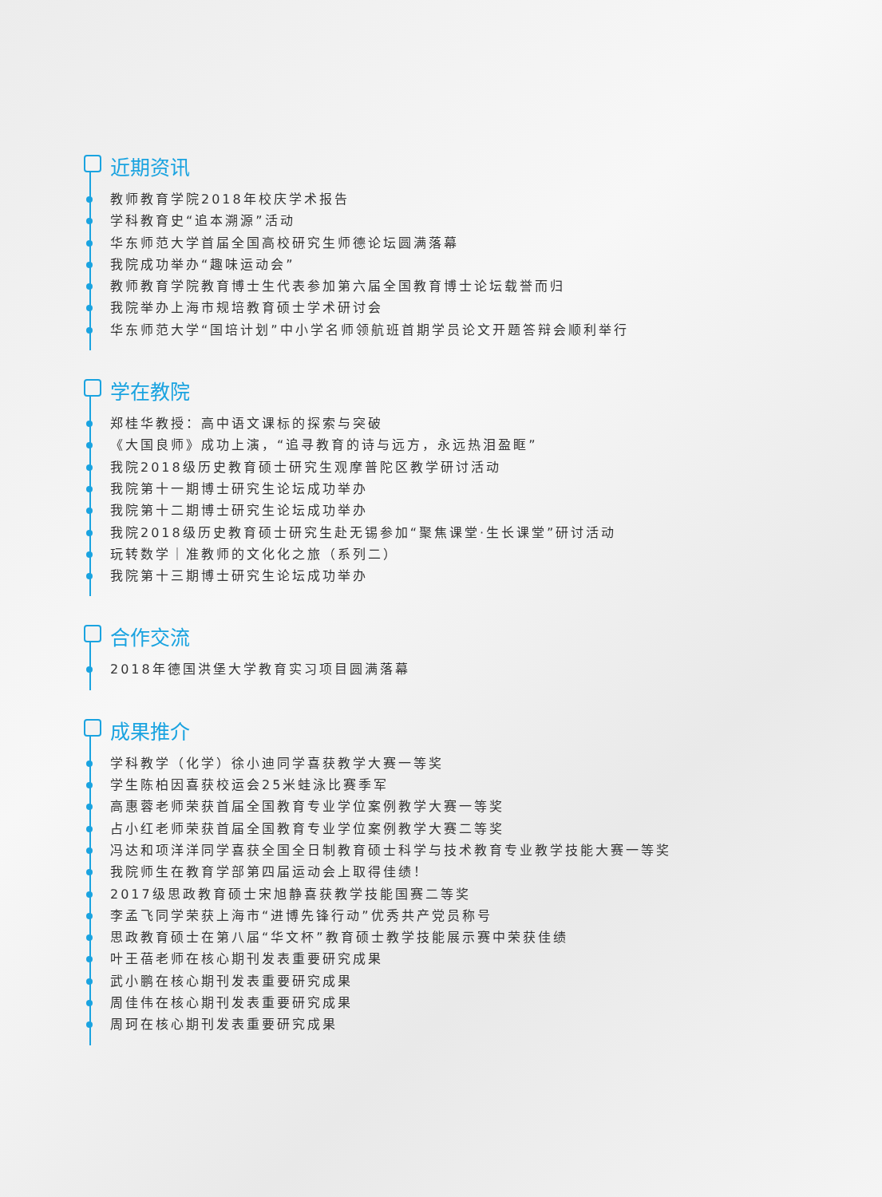近期资讯
教师教育学院2018年校庆学术报告
学科教育史“追本溯源”活动
华东师范大学首届全国高校研究生师德论坛圆满落幕
我院成功举办“趣味运动会”
教师教育学院教育博士生代表参加第六届全国教育博士论坛载誉而归
我院举办上海市规培教育硕士学术研讨会
华东师范大学“国培计划”中小学名师领航班首期学员论文开题答辩会顺利举行
学在教院
郑桂华教授：高中语文课标的探索与突破
《大国良师》成功上演，“追寻教育的诗与远方，永远热泪盈眶”
我院2018级历史教育硕士研究生观摩普陀区教学研讨活动
我院第十一期博士研究生论坛成功举办
我院第十二期博士研究生论坛成功举办
我院2018级历史教育硕士研究生赴无锡参加“聚焦课堂·生长课堂”研讨活动
玩转数学｜准教师的文化化之旅（系列二）
我院第十三期博士研究生论坛成功举办
合作交流
2018年德国洪堡大学教育实习项目圆满落幕
成果推介
学科教学（化学）徐小迪同学喜获教学大赛一等奖
学生陈柏因喜获校运会25米蛙泳比赛季军
高惠蓉老师荣获首届全国教育专业学位案例教学大赛一等奖
占小红老师荣获首届全国教育专业学位案例教学大赛二等奖
冯达和项洋洋同学喜获全国全日制教育硕士科学与技术教育专业教学技能大赛一等奖
我院师生在教育学部第四届运动会上取得佳绩！
2017级思政教育硕士宋旭静喜获教学技能国赛二等奖
李孟飞同学荣获上海市“进博先锋行动”优秀共产党员称号
思政教育硕士在第八届“华文杯”教育硕士教学技能展示赛中荣获佳绩
叶王蓓老师在核心期刊发表重要研究成果
武小鹏在核心期刊发表重要研究成果
周佳伟在核心期刊发表重要研究成果
周珂在核心期刊发表重要研究成果